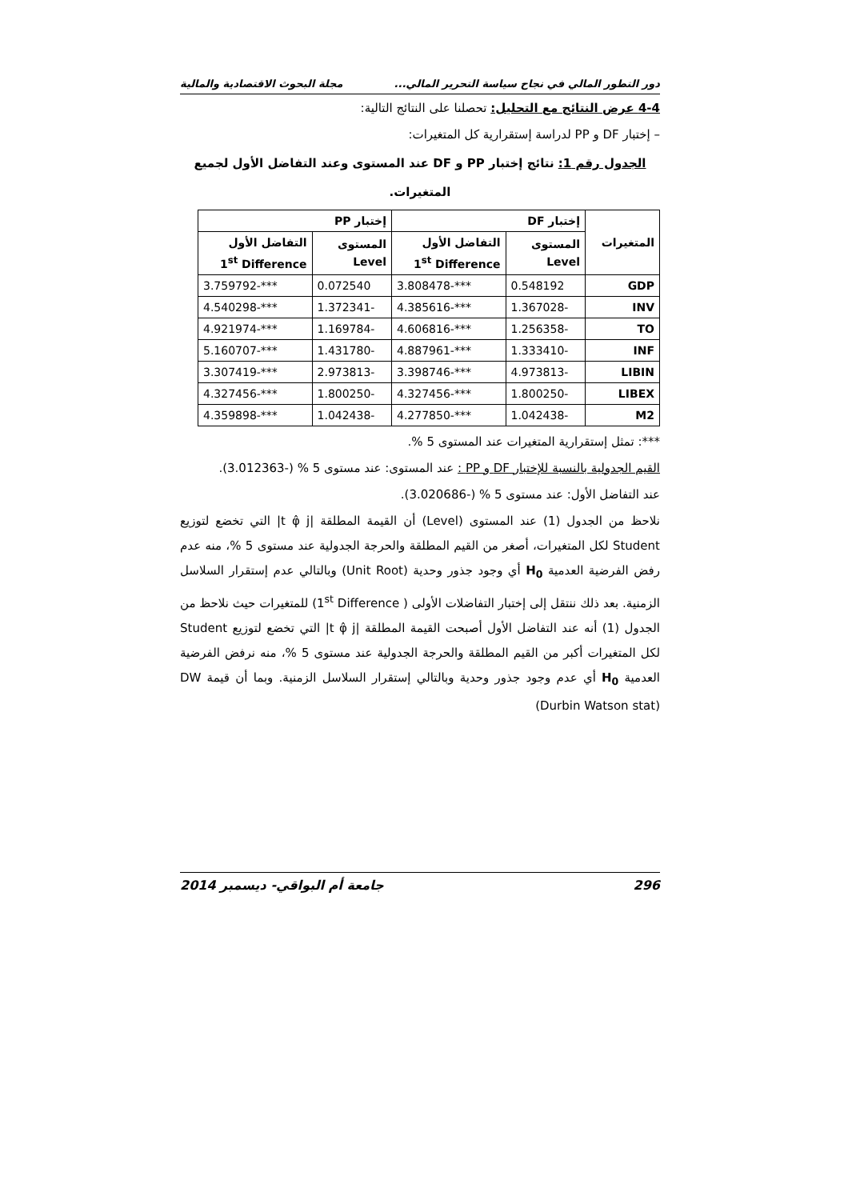دور التطور المالي في نجاح سياسة التحرير المالي... مجلة البحوث الاقتصادية والمالية
4-4 عرض النتائج مع التحليل: تحصلنا على النتائج التالية:
– إختبار DF و PP لدراسة إستقرارية كل المتغيرات:
الجدول رقم 1: نتائج إختبار PP و DF عند المستوى وعند التفاضل الأول لجميع المتغيرات.
| المتغيرات | إختبار DF | | إختبار PP | |
| --- | --- | --- | --- | --- |
| | المستوى Level | التفاضل الأول 1<sup>st</sup> Difference | المستوى Level | التفاضل الأول 1<sup>st</sup> Difference |
| GDP | 0.548192 | ***-3.808478 | 0.072540 | ***-3.759792 |
| INV | -1.367028 | ***-4.385616 | -1.372341 | ***-4.540298 |
| TO | -1.256358 | ***-4.606816 | -1.169784 | ***-4.921974 |
| INF | -1.333410 | ***-4.887961 | -1.431780 | ***-5.160707 |
| LIBIN | -4.973813 | ***-3.398746 | -2.973813 | ***-3.307419 |
| LIBEX | -1.800250 | ***-4.327456 | -1.800250 | ***-4.327456 |
| M2 | -1.042438 | ***-4.277850 | -1.042438 | ***-4.359898 |
***: تمثل إستقرارية المتغيرات عند المستوى 5 %.
القيم الجدولية بالنسبة للإختبار DF و PP : عند المستوى: عند مستوى 5 % (-3.012363).
عند التفاضل الأول: عند مستوى 5 % (-3.020686).
نلاحظ من الجدول (1) عند المستوى (Level) أن القيمة المطلقة |t φ̂ j| التي تخضع لتوزيع Student لكل المتغيرات، أصغر من القيم المطلقة والحرجة الجدولية عند مستوى 5 %، منه عدم رفض الفرضية العدمية H<sub>0</sub> أي وجود جذور وحدية (Unit Root) وبالتالي عدم إستقرار السلاسل الزمنية. بعد ذلك ننتقل إلى إختبار التفاضلات الأولى ( 1<sup>st</sup> Difference) للمتغيرات حيث نلاحظ من الجدول (1) أنه عند التفاضل الأول أصبحت القيمة المطلقة |t φ̂ j| التي تخضع لتوزيع Student لكل المتغيرات أكبر من القيم المطلقة والحرجة الجدولية عند مستوى 5 %، منه نرفض الفرضية العدمية H<sub>0</sub> أي عدم وجود جذور وحدية وبالتالي إستقرار السلاسل الزمنية. وبما أن قيمة DW (Durbin Watson stat)
296 جامعة أم البواقي- ديسمبر 2014